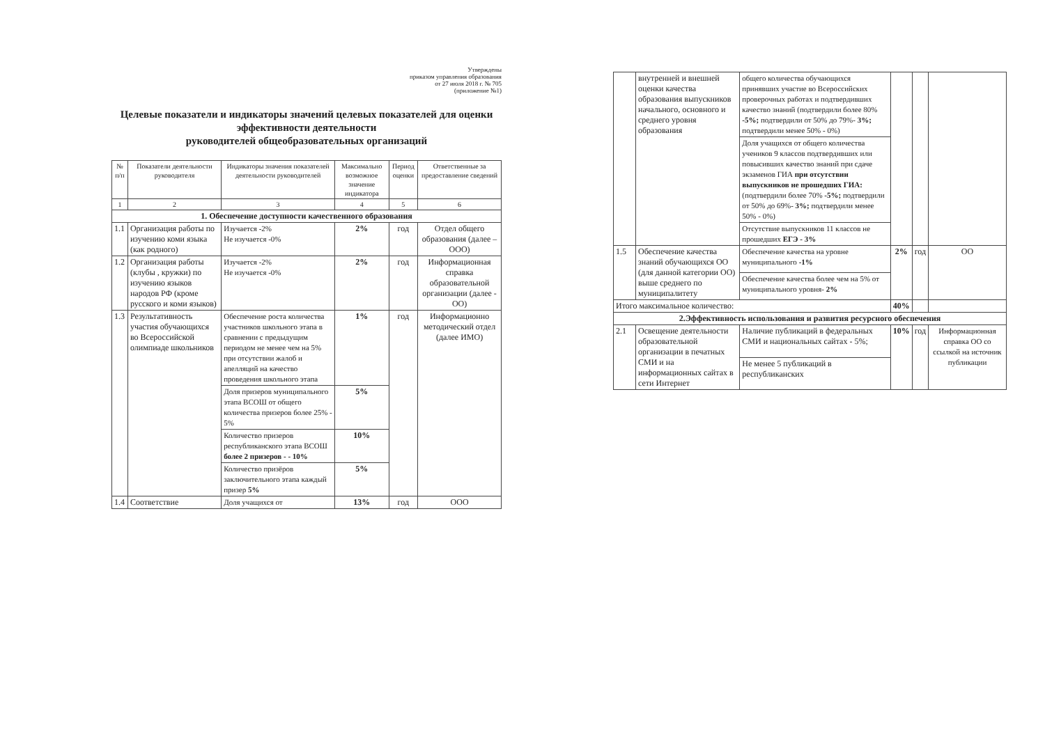Утверждены
приказом управления образования
от 27 июля 2018 г. № 705
(приложение №1)
Целевые показатели и индикаторы значений целевых показателей для оценки эффективности деятельности
руководителей общеобразовательных организаций
| № п/п | Показатели деятельности руководителя | Индикаторы значения показателей деятельности руководителей | Максимально возможное значение индикатора | Период оценки | Ответственные за предоставление сведений |
| --- | --- | --- | --- | --- | --- |
| 1 | 2 | 3 | 4 | 5 | 6 |
| 1. Обеспечение доступности качественного образования | | | | | |
| 1.1 | Организация работы по изучению коми языка (как родного) | Изучается -2% Не изучается -0% | 2% | год | Отдел общего образования (далее – ООО) |
| 1.2 | Организация работы (клубы , кружки) по изучению языков народов РФ (кроме русского и коми языков) | Изучается -2% Не изучается -0% | 2% | год | Информационная справка образовательной организации (далее - ОО) |
| 1.3 | Результативность участия обучающихся во Всероссийской олимпиаде школьников | Обеспечение роста количества участников школьного этапа в сравнении с предыдущим периодом не менее чем на 5% при отсутствии жалоб и апелляций на качество проведения школьного этапа | 1% | год | Информационно методический отдел (далее ИМО) |
| | | Доля призеров муниципального этапа ВСОШ от общего количества призеров более 25% - 5% | 5% | | |
| | | Количество призеров республиканского этапа ВСОШ более 2 призеров - - 10% | 10% | | |
| | | Количество призёров заключительного этапа каждый призер 5% | 5% | | |
| 1.4 | Соответствие | Доля учащихся от | 13% | год | ООО |
| | внутренней и внешней оценки качества образования выпускников начального, основного и среднего уровня образования | общего количества обучающихся принявших участие во Всероссийских проверочных работах и подтвердивших качество знаний (подтвердили более 80% -5%; подтвердили от 50% до 79%- 3%; подтвердили менее 50% - 0%) | | | |
| | | Доля учащихся от общего количества учеников 9 классов подтвердивших или повысивших качество знаний при сдаче экзаменов ГИА при отсутствии выпускников не прошедших ГИА: (подтвердили более 70% -5%; подтвердили от 50% до 69%- 3%; подтвердили менее 50% - 0%) | | | |
| | | Отсутствие выпускников 11 классов не прошедших ЕГЭ - 3% | | | |
| 1.5 | Обеспечение качества знаний обучающихся ОО (для данной категории ОО) выше среднего по муниципалитету | Обеспечение качества на уровне муниципального -1% | 2% | год | ОО |
| | | Обеспечение качества более чем на 5% от муниципального уровня- 2% | | | |
| Итого максимальное количество: | | | 40% | | |
| 2.Эффективность использования и развития ресурсного обеспечения | | | | | |
| 2.1 | Освещение деятельности образовательной организации в печатных СМИ и на информационных сайтах в сети Интернет | Наличие публикаций в федеральных СМИ и национальных сайтах - 5%; | 10% | год | Информационная справка ОО со ссылкой на источник публикации |
| | | Не менее 5 публикаций в республиканских | | | |